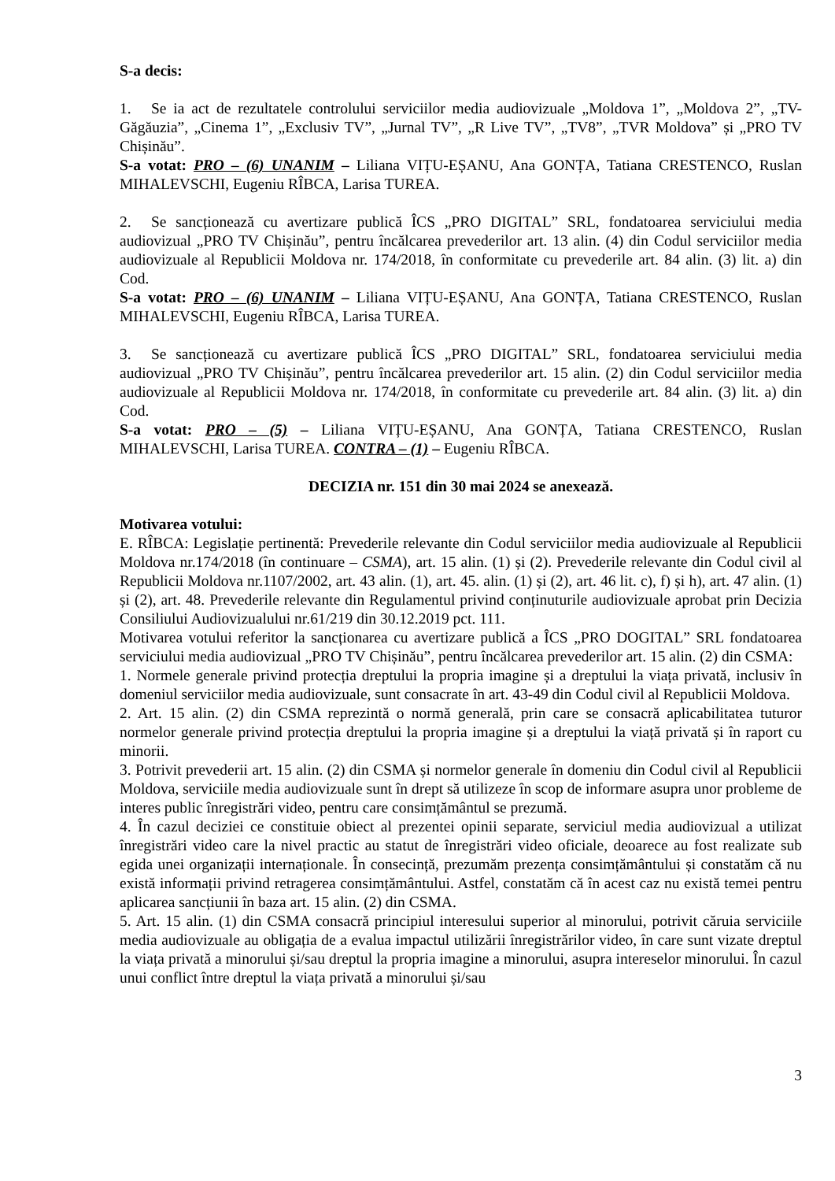S-a decis:
1. Se ia act de rezultatele controlului serviciilor media audiovizuale „Moldova 1”, „Moldova 2”, „TV-Găgăuzia”, „Cinema 1”, „Exclusiv TV”, „Jurnal TV”, „R Live TV”, „TV8”, „TVR Moldova” și „PRO TV Chișinău”.
S-a votat: PRO – (6) UNANIM – Liliana VIȚU-EȘANU, Ana GONȚA, Tatiana CRESTENCO, Ruslan MIHALEVSCHI, Eugeniu RÎBCA, Larisa TUREA.
2. Se sancționează cu avertizare publică ÎCS „PRO DIGITAL” SRL, fondatoarea serviciului media audiovizual „PRO TV Chișinău”, pentru încălcarea prevederilor art. 13 alin. (4) din Codul serviciilor media audiovizuale al Republicii Moldova nr. 174/2018, în conformitate cu prevederile art. 84 alin. (3) lit. a) din Cod.
S-a votat: PRO – (6) UNANIM – Liliana VIȚU-EȘANU, Ana GONȚA, Tatiana CRESTENCO, Ruslan MIHALEVSCHI, Eugeniu RÎBCA, Larisa TUREA.
3. Se sancționează cu avertizare publică ÎCS „PRO DIGITAL” SRL, fondatoarea serviciului media audiovizual „PRO TV Chișinău”, pentru încălcarea prevederilor art. 15 alin. (2) din Codul serviciilor media audiovizuale al Republicii Moldova nr. 174/2018, în conformitate cu prevederile art. 84 alin. (3) lit. a) din Cod.
S-a votat: PRO – (5) – Liliana VIȚU-EȘANU, Ana GONȚA, Tatiana CRESTENCO, Ruslan MIHALEVSCHI, Larisa TUREA. CONTRA – (1) – Eugeniu RÎBCA.
DECIZIA nr. 151 din 30 mai 2024 se anexează.
Motivarea votului:
E. RÎBCA: Legislație pertinentă: Prevederile relevante din Codul serviciilor media audiovizuale al Republicii Moldova nr.174/2018 (în continuare – CSMA), art. 15 alin. (1) și (2). Prevederile relevante din Codul civil al Republicii Moldova nr.1107/2002, art. 43 alin. (1), art. 45. alin. (1) și (2), art. 46 lit. c), f) și h), art. 47 alin. (1) și (2), art. 48. Prevederile relevante din Regulamentul privind conținuturile audiovizuale aprobat prin Decizia Consiliului Audiovizualului nr.61/219 din 30.12.2019 pct. 111.
Motivarea votului referitor la sancționarea cu avertizare publică a ÎCS „PRO DOGITAL” SRL fondatoarea serviciului media audiovizual „PRO TV Chișinău”, pentru încălcarea prevederilor art. 15 alin. (2) din CSMA:
1. Normele generale privind protecția dreptului la propria imagine și a dreptului la viața privată, inclusiv în domeniul serviciilor media audiovizuale, sunt consacrate în art. 43-49 din Codul civil al Republicii Moldova.
2. Art. 15 alin. (2) din CSMA reprezintă o normă generală, prin care se consacră aplicabilitatea tuturor normelor generale privind protecția dreptului la propria imagine și a dreptului la viață privată și în raport cu minorii.
3. Potrivit prevederii art. 15 alin. (2) din CSMA și normelor generale în domeniu din Codul civil al Republicii Moldova, serviciile media audiovizuale sunt în drept să utilizeze în scop de informare asupra unor probleme de interes public înregistrări video, pentru care consimțământul se prezumă.
4. În cazul deciziei ce constituie obiect al prezentei opinii separate, serviciul media audiovizual a utilizat înregistrări video care la nivel practic au statut de înregistrări video oficiale, deoarece au fost realizate sub egida unei organizații internaționale. În consecință, prezumăm prezența consimțământului și constatăm că nu există informații privind retragerea consimțământului. Astfel, constatăm că în acest caz nu există temei pentru aplicarea sancțiunii în baza art. 15 alin. (2) din CSMA.
5. Art. 15 alin. (1) din CSMA consacră principiul interesului superior al minorului, potrivit căruia serviciile media audiovizuale au obligația de a evalua impactul utilizării înregistrărilor video, în care sunt vizate dreptul la viața privată a minorului și/sau dreptul la propria imagine a minorului, asupra intereselor minorului. În cazul unui conflict între dreptul la viața privată a minorului și/sau
3